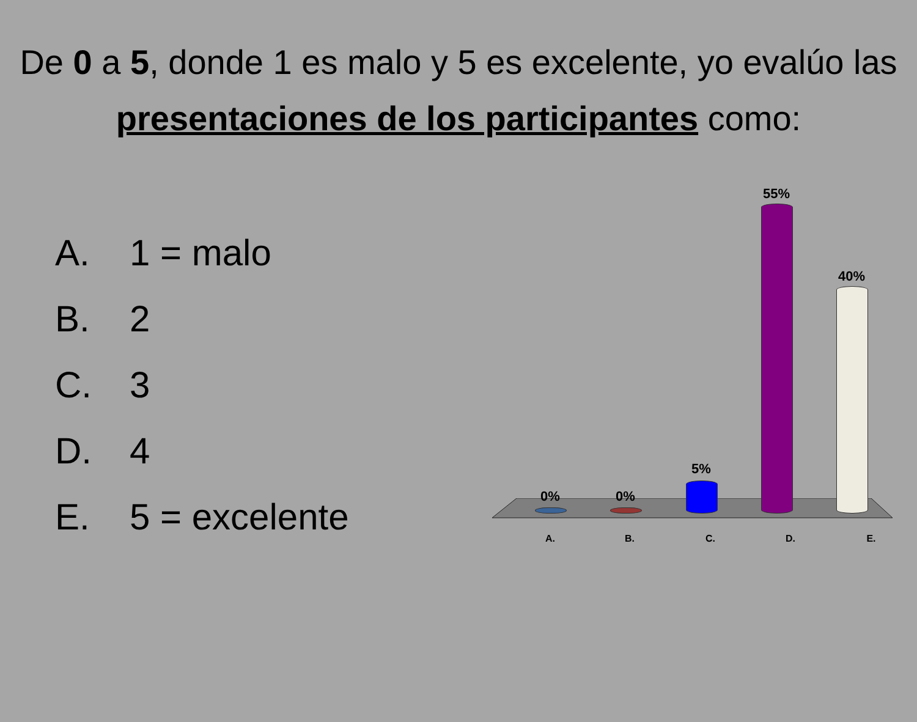De 0 a 5, donde 1 es malo y 5 es excelente, yo evalúo las presentaciones de los participantes como:
A. 1 = malo
B. 2
C. 3
D. 4
E. 5 = excelente
0% 0%
5%
55%
40%
A. B. C. D. E.